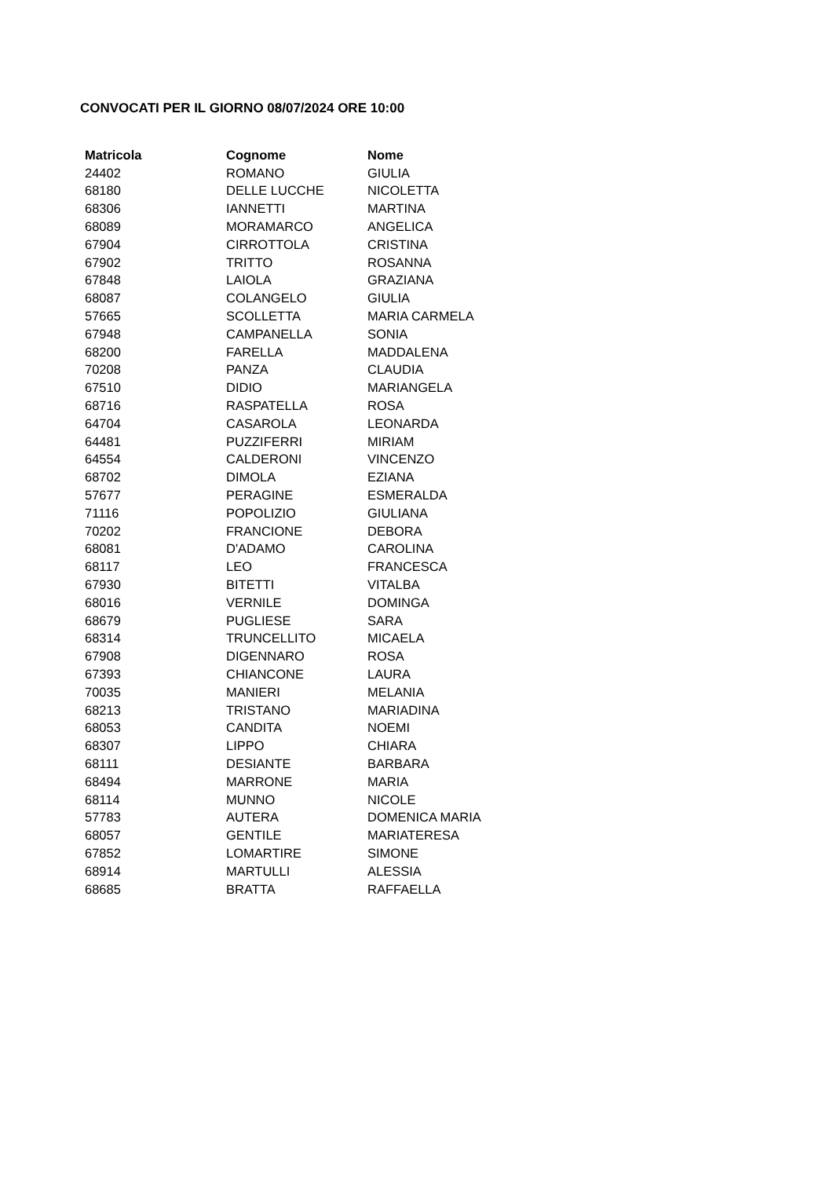CONVOCATI PER IL GIORNO 08/07/2024 ORE 10:00
| Matricola | Cognome | Nome |
| --- | --- | --- |
| 24402 | ROMANO | GIULIA |
| 68180 | DELLE LUCCHE | NICOLETTA |
| 68306 | IANNETTI | MARTINA |
| 68089 | MORAMARCO | ANGELICA |
| 67904 | CIRROTTOLA | CRISTINA |
| 67902 | TRITTO | ROSANNA |
| 67848 | LAIOLA | GRAZIANA |
| 68087 | COLANGELO | GIULIA |
| 57665 | SCOLLETTA | MARIA CARMELA |
| 67948 | CAMPANELLA | SONIA |
| 68200 | FARELLA | MADDALENA |
| 70208 | PANZA | CLAUDIA |
| 67510 | DIDIO | MARIANGELA |
| 68716 | RASPATELLA | ROSA |
| 64704 | CASAROLA | LEONARDA |
| 64481 | PUZZIFERRI | MIRIAM |
| 64554 | CALDERONI | VINCENZO |
| 68702 | DIMOLA | EZIANA |
| 57677 | PERAGINE | ESMERALDA |
| 71116 | POPOLIZIO | GIULIANA |
| 70202 | FRANCIONE | DEBORA |
| 68081 | D'ADAMO | CAROLINA |
| 68117 | LEO | FRANCESCA |
| 67930 | BITETTI | VITALBA |
| 68016 | VERNILE | DOMINGA |
| 68679 | PUGLIESE | SARA |
| 68314 | TRUNCELLITO | MICAELA |
| 67908 | DIGENNARO | ROSA |
| 67393 | CHIANCONE | LAURA |
| 70035 | MANIERI | MELANIA |
| 68213 | TRISTANO | MARIADINA |
| 68053 | CANDITA | NOEMI |
| 68307 | LIPPO | CHIARA |
| 68111 | DESIANTE | BARBARA |
| 68494 | MARRONE | MARIA |
| 68114 | MUNNO | NICOLE |
| 57783 | AUTERA | DOMENICA MARIA |
| 68057 | GENTILE | MARIATERESA |
| 67852 | LOMARTIRE | SIMONE |
| 68914 | MARTULLI | ALESSIA |
| 68685 | BRATTA | RAFFAELLA |